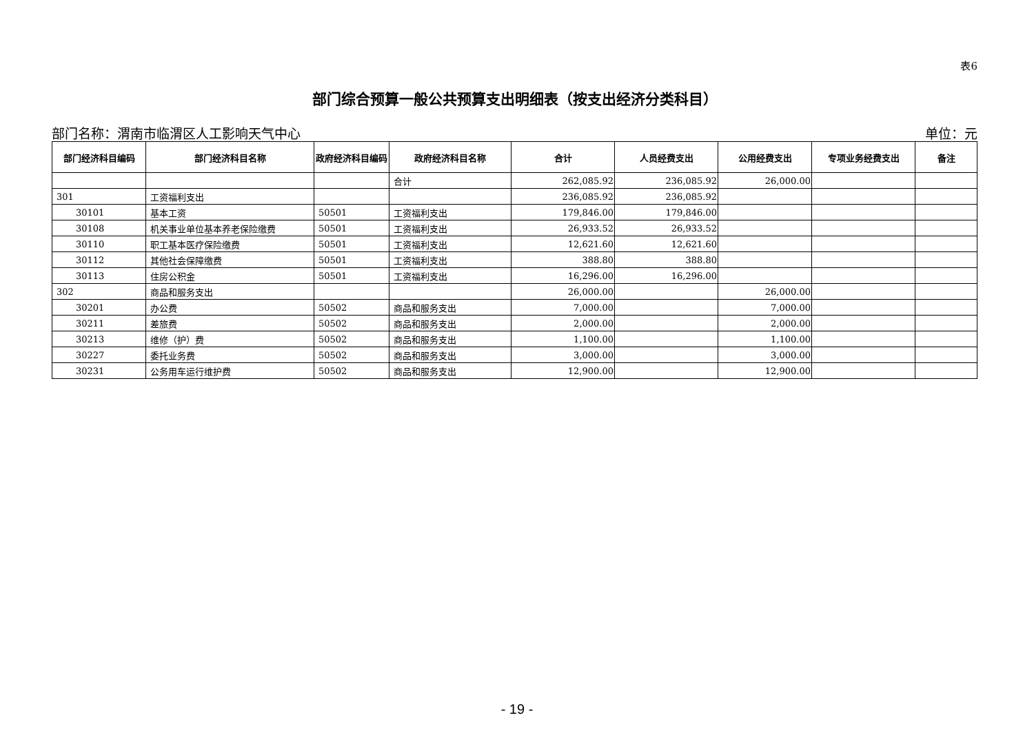表6
部门综合预算一般公共预算支出明细表（按支出经济分类科目）
部门名称：渭南市临渭区人工影响天气中心 单位：元
| 部门经济科目编码 | 部门经济科目名称 | 政府经济科目编码 | 政府经济科目名称 | 合计 | 人员经费支出 | 公用经费支出 | 专项业务经费支出 | 备注 |
| --- | --- | --- | --- | --- | --- | --- | --- | --- |
| | | | 合计 | 262,085.92 | 236,085.92 | 26,000.00 | | |
| 301 | 工资福利支出 | | | 236,085.92 | 236,085.92 | | | |
| 30101 | 基本工资 | 50501 | 工资福利支出 | 179,846.00 | 179,846.00 | | | |
| 30108 | 机关事业单位基本养老保险缴费 | 50501 | 工资福利支出 | 26,933.52 | 26,933.52 | | | |
| 30110 | 职工基本医疗保险缴费 | 50501 | 工资福利支出 | 12,621.60 | 12,621.60 | | | |
| 30112 | 其他社会保障缴费 | 50501 | 工资福利支出 | 388.80 | 388.80 | | | |
| 30113 | 住房公积金 | 50501 | 工资福利支出 | 16,296.00 | 16,296.00 | | | |
| 302 | 商品和服务支出 | | | 26,000.00 | | 26,000.00 | | |
| 30201 | 办公费 | 50502 | 商品和服务支出 | 7,000.00 | | 7,000.00 | | |
| 30211 | 差旅费 | 50502 | 商品和服务支出 | 2,000.00 | | 2,000.00 | | |
| 30213 | 维修（护）费 | 50502 | 商品和服务支出 | 1,100.00 | | 1,100.00 | | |
| 30227 | 委托业务费 | 50502 | 商品和服务支出 | 3,000.00 | | 3,000.00 | | |
| 30231 | 公务用车运行维护费 | 50502 | 商品和服务支出 | 12,900.00 | | 12,900.00 | | |
- 19 -